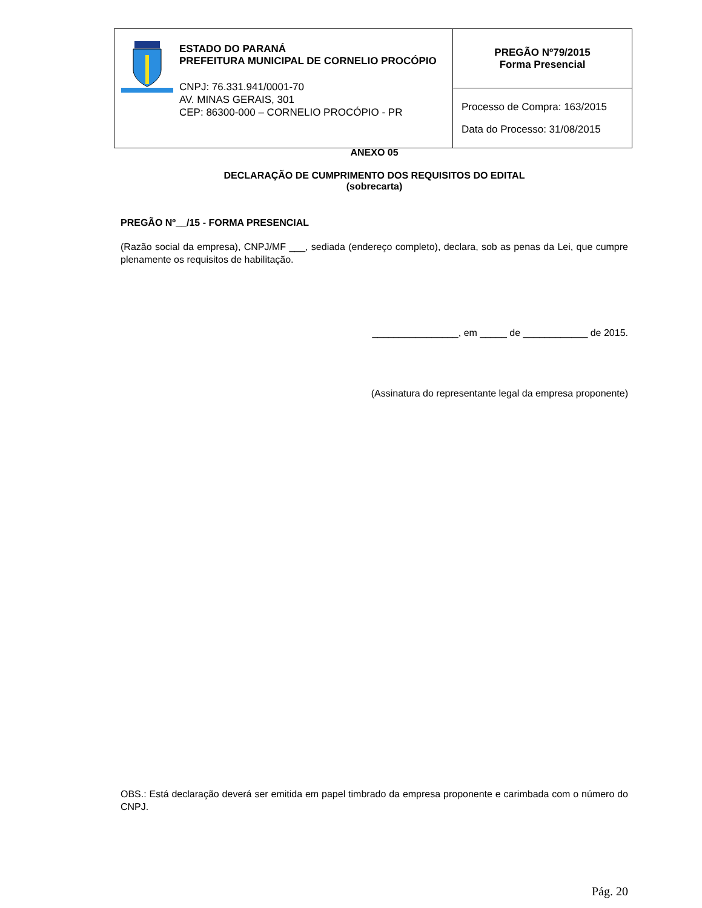| ESTADO DO PARANÁ PREFEITURA MUNICIPAL DE CORNELIO PROCÓPIO CNPJ: 76.331.941/0001-70 AV. MINAS GERAIS, 301 CEP: 86300-000 – CORNELIO PROCÓPIO - PR | PREGÃO Nº79/2015 Forma Presencial |
| | Processo de Compra: 163/2015 Data do Processo: 31/08/2015 |
ANEXO 05
DECLARAÇÃO DE CUMPRIMENTO DOS REQUISITOS DO EDITAL
(sobrecarta)
PREGÃO Nº__/15 - FORMA PRESENCIAL
(Razão social da empresa), CNPJ/MF ___, sediada (endereço completo), declara, sob as penas da Lei, que cumpre plenamente os requisitos de habilitação.
________________, em _____ de ____________ de 2015.
(Assinatura do representante legal da empresa proponente)
OBS.: Está declaração deverá ser emitida em papel timbrado da empresa proponente e carimbada com o número do CNPJ.
Pág. 20